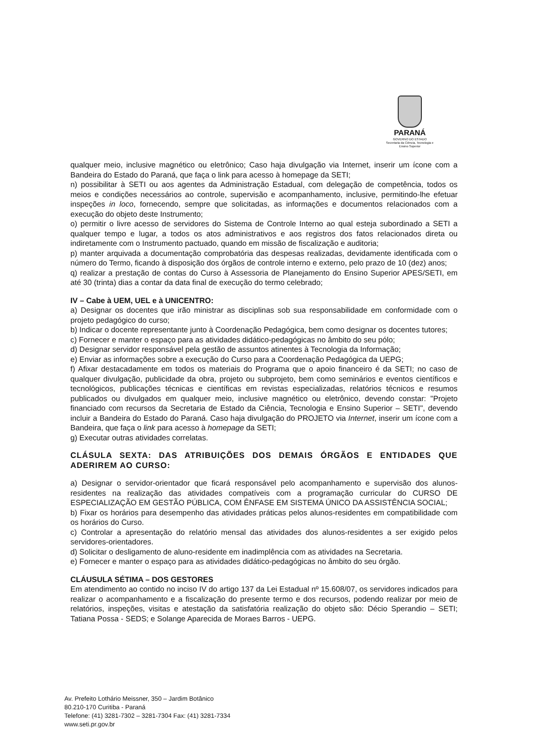PARANÁ
GOVERNO DO ESTADO
Secretaria da Ciência, Tecnologia e Ensino Superior
qualquer meio, inclusive magnético ou eletrônico; Caso haja divulgação via Internet, inserir um ícone com a Bandeira do Estado do Paraná, que faça o link para acesso à homepage da SETI;
n) possibilitar à SETI ou aos agentes da Administração Estadual, com delegação de competência, todos os meios e condições necessários ao controle, supervisão e acompanhamento, inclusive, permitindo-lhe efetuar inspeções in loco, fornecendo, sempre que solicitadas, as informações e documentos relacionados com a execução do objeto deste Instrumento;
o) permitir o livre acesso de servidores do Sistema de Controle Interno ao qual esteja subordinado a SETI a qualquer tempo e lugar, a todos os atos administrativos e aos registros dos fatos relacionados direta ou indiretamente com o Instrumento pactuado, quando em missão de fiscalização e auditoria;
p) manter arquivada a documentação comprobatória das despesas realizadas, devidamente identificada com o número do Termo, ficando à disposição dos órgãos de controle interno e externo, pelo prazo de 10 (dez) anos;
q) realizar a prestação de contas do Curso à Assessoria de Planejamento do Ensino Superior APES/SETI, em até 30 (trinta) dias a contar da data final de execução do termo celebrado;
IV – Cabe à UEM, UEL e à UNICENTRO:
a) Designar os docentes que irão ministrar as disciplinas sob sua responsabilidade em conformidade com o projeto pedagógico do curso;
b) Indicar o docente representante junto à Coordenação Pedagógica, bem como designar os docentes tutores;
c) Fornecer e manter o espaço para as atividades didático-pedagógicas no âmbito do seu pólo;
d) Designar servidor responsável pela gestão de assuntos atinentes à Tecnologia da Informação;
e) Enviar as informações sobre a execução do Curso para a Coordenação Pedagógica da UEPG;
f) Afixar destacadamente em todos os materiais do Programa que o apoio financeiro é da SETI; no caso de qualquer divulgação, publicidade da obra, projeto ou subprojeto, bem como seminários e eventos científicos e tecnológicos, publicações técnicas e científicas em revistas especializadas, relatórios técnicos e resumos publicados ou divulgados em qualquer meio, inclusive magnético ou eletrônico, devendo constar: "Projeto financiado com recursos da Secretaria de Estado da Ciência, Tecnologia e Ensino Superior – SETI", devendo incluir a Bandeira do Estado do Paraná. Caso haja divulgação do PROJETO via Internet, inserir um ícone com a Bandeira, que faça o link para acesso à homepage da SETI;
g) Executar outras atividades correlatas.
CLÁSULA SEXTA: DAS ATRIBUIÇÕES DOS DEMAIS ÓRGÃOS E ENTIDADES QUE ADERIREM AO CURSO:
a) Designar o servidor-orientador que ficará responsável pelo acompanhamento e supervisão dos alunos-residentes na realização das atividades compatíveis com a programação curricular do CURSO DE ESPECIALIZAÇÃO EM GESTÃO PÚBLICA, COM ÊNFASE EM SISTEMA ÚNICO DA ASSISTÊNCIA SOCIAL;
b) Fixar os horários para desempenho das atividades práticas pelos alunos-residentes em compatibilidade com os horários do Curso.
c) Controlar a apresentação do relatório mensal das atividades dos alunos-residentes a ser exigido pelos servidores-orientadores.
d) Solicitar o desligamento de aluno-residente em inadimplência com as atividades na Secretaria.
e) Fornecer e manter o espaço para as atividades didático-pedagógicas no âmbito do seu órgão.
CLÁUSULA SÉTIMA – DOS GESTORES
Em atendimento ao contido no inciso IV do artigo 137 da Lei Estadual nº 15.608/07, os servidores indicados para realizar o acompanhamento e a fiscalização do presente termo e dos recursos, podendo realizar por meio de relatórios, inspeções, visitas e atestação da satisfatória realização do objeto são: Décio Sperandio – SETI; Tatiana Possa - SEDS; e Solange Aparecida de Moraes Barros - UEPG.
Av. Prefeito Lothário Meissner, 350 – Jardim Botânico
80.210-170 Curitiba - Paraná
Telefone: (41) 3281-7302 – 3281-7304 Fax: (41) 3281-7334
www.seti.pr.gov.br